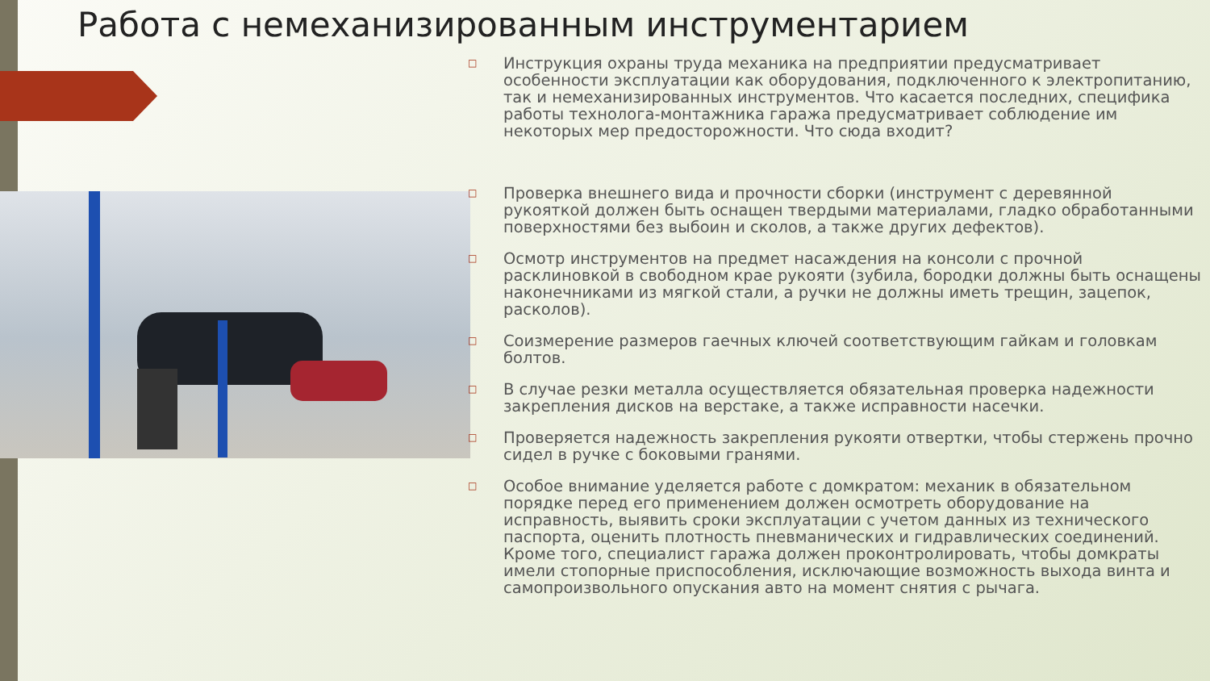Работа с немеханизированным инструментарием
□ Инструкция охраны труда механика на предприятии предусматривает особенности эксплуатации как оборудования, подключенного к электропитанию, так и немеханизированных инструментов. Что касается последних, специфика работы технолога-монтажника гаража предусматривает соблюдение им некоторых мер предосторожности. Что сюда входит?
□ Проверка внешнего вида и прочности сборки (инструмент с деревянной рукояткой должен быть оснащен твердыми материалами, гладко обработанными поверхностями без выбоин и сколов, а также других дефектов).
□ Осмотр инструментов на предмет насаждения на консоли с прочной расклиновкой в свободном крае рукояти (зубила, бородки должны быть оснащены наконечниками из мягкой стали, а ручки не должны иметь трещин, зацепок, расколов).
□ Соизмерение размеров гаечных ключей соответствующим гайкам и головкам болтов.
□ В случае резки металла осуществляется обязательная проверка надежности закрепления дисков на верстаке, а также исправности насечки.
□ Проверяется надежность закрепления рукояти отвертки, чтобы стержень прочно сидел в ручке с боковыми гранями.
□ Особое внимание уделяется работе с домкратом: механик в обязательном порядке перед его применением должен осмотреть оборудование на исправность, выявить сроки эксплуатации с учетом данных из технического паспорта, оценить плотность пневманических и гидравлических соединений. Кроме того, специалист гаража должен проконтролировать, чтобы домкраты имели стопорные приспособления, исключающие возможность выхода винта и самопроизвольного опускания авто на момент снятия с рычага.